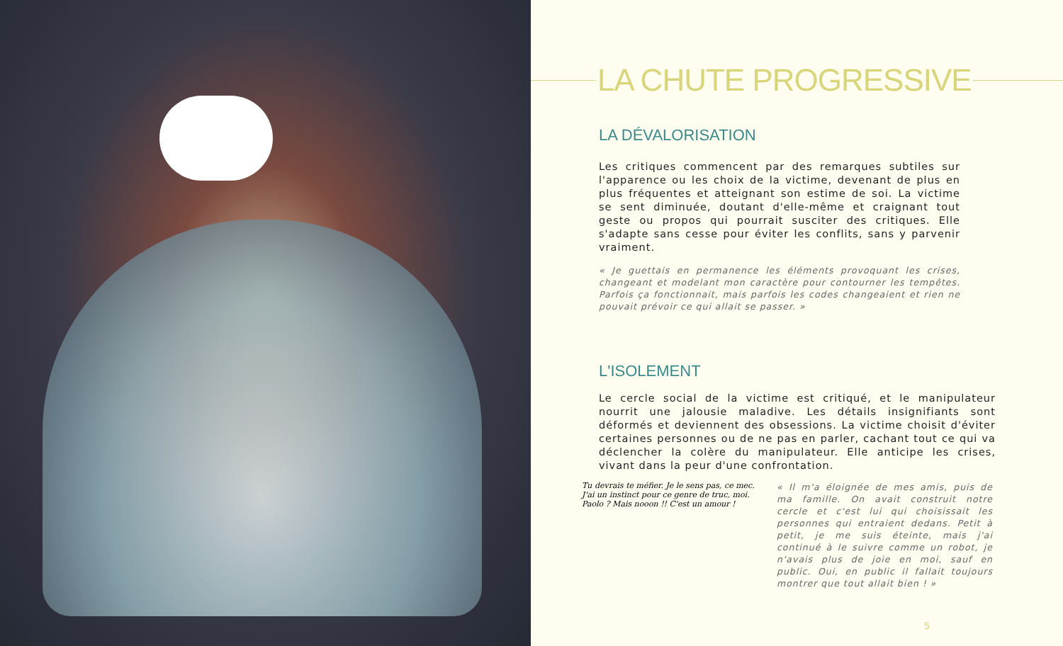LA CHUTE PROGRESSIVE
LA DÉVALORISATION
Les critiques commencent par des remarques subtiles sur l'apparence ou les choix de la victime, devenant de plus en plus fréquentes et atteignant son estime de soi. La victime se sent diminuée, doutant d'elle-même et craignant tout geste ou propos qui pourrait susciter des critiques. Elle s'adapte sans cesse pour éviter les conflits, sans y parvenir vraiment.
« Je guettais en permanence les éléments provoquant les crises, changeant et modelant mon caractère pour contourner les tempêtes. Parfois ça fonctionnait, mais parfois les codes changeaient et rien ne pouvait prévoir ce qui allait se passer. »
L'ISOLEMENT
Le cercle social de la victime est critiqué, et le manipulateur nourrit une jalousie maladive. Les détails insignifiants sont déformés et deviennent des obsessions. La victime choisit d'éviter certaines personnes ou de ne pas en parler, cachant tout ce qui va déclencher la colère du manipulateur. Elle anticipe les crises, vivant dans la peur d'une confrontation.
Tu devrais te méfier. Je le sens pas, ce mec. J'ai un instinct pour ce genre de truc, moi. Paolo ? Mais nooon !! C'est un amour !
« Il m'a éloignée de mes amis, puis de ma famille. On avait construit notre cercle et c'est lui qui choisissait les personnes qui entraient dedans. Petit à petit, je me suis éteinte, mais j'ai continué à le suivre comme un robot, je n'avais plus de joie en moi, sauf en public. Oui, en public il fallait toujours montrer que tout allait bien ! »
5